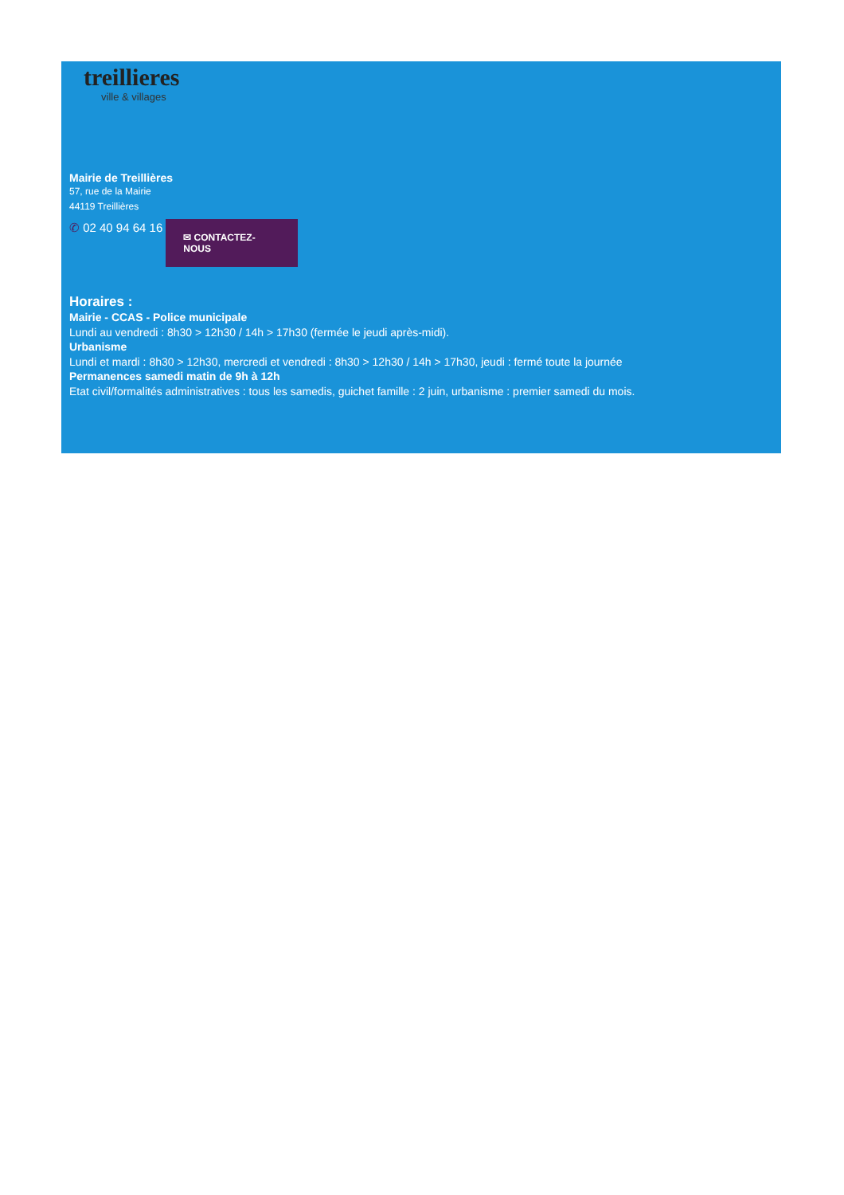treillieres
ville & villages
Mairie de Treillières
57, rue de la Mairie
44119 Treillières
✆ 02 40 94 64 16 ✉ CONTACTEZ-NOUS
Horaires :
Mairie - CCAS - Police municipale
Lundi au vendredi : 8h30 > 12h30 / 14h > 17h30 (fermée le jeudi après-midi).
Urbanisme
Lundi et mardi : 8h30 > 12h30, mercredi et vendredi : 8h30 > 12h30 / 14h > 17h30, jeudi : fermé toute la journée
Permanences samedi matin de 9h à 12h
Etat civil/formalités administratives : tous les samedis, guichet famille : 2 juin, urbanisme : premier samedi du mois.